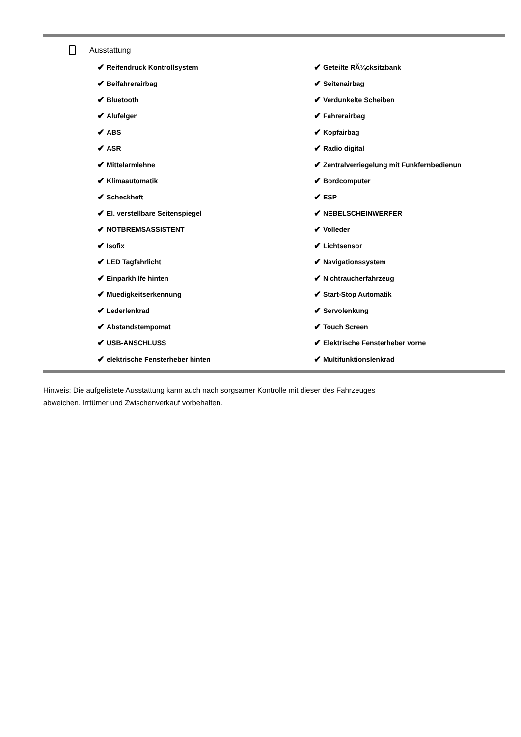Ausstattung
✔ Reifendruck Kontrollsystem
✔ Geteilte RÃ¼cksitzbank
✔ Beifahrerairbag
✔ Seitenairbag
✔ Bluetooth
✔ Verdunkelte Scheiben
✔ Alufelgen
✔ Fahrerairbag
✔ ABS
✔ Kopfairbag
✔ ASR
✔ Radio digital
✔ Mittelarmlehne
✔ Zentralverriegelung mit Funkfernbedienun
✔ Klimaautomatik
✔ Bordcomputer
✔ Scheckheft
✔ ESP
✔ El. verstellbare Seitenspiegel
✔ NEBELSCHEINWERFER
✔ NOTBREMSASSISTENT
✔ Volleder
✔ Isofix
✔ Lichtsensor
✔ LED Tagfahrlicht
✔ Navigationssystem
✔ Einparkhilfe hinten
✔ Nichtraucherfahrzeug
✔ Muedigkeitserkennung
✔ Start-Stop Automatik
✔ Lederlenkrad
✔ Servolenkung
✔ Abstandstempomat
✔ Touch Screen
✔ USB-ANSCHLUSS
✔ Elektrische Fensterheber vorne
✔ elektrische Fensterheber hinten
✔ Multifunktionslenkrad
Hinweis: Die aufgelistete Ausstattung kann auch nach sorgsamer Kontrolle mit dieser des Fahrzeuges
abweichen. Irrtümer und Zwischenverkauf vorbehalten.